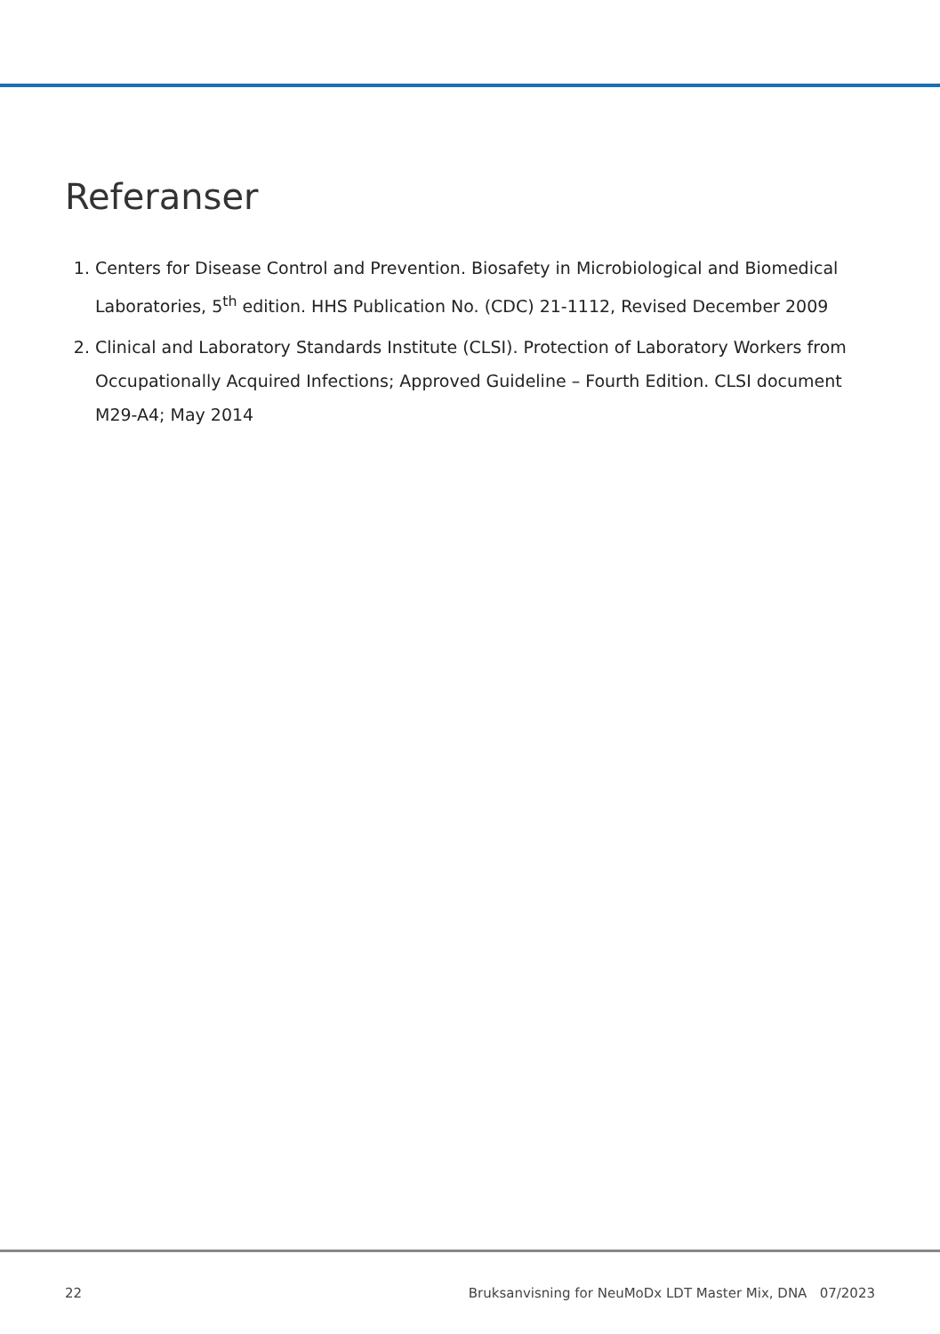Referanser
1. Centers for Disease Control and Prevention. Biosafety in Microbiological and Biomedical Laboratories, 5<sup>th</sup> edition. HHS Publication No. (CDC) 21-1112, Revised December 2009
2. Clinical and Laboratory Standards Institute (CLSI). Protection of Laboratory Workers from Occupationally Acquired Infections; Approved Guideline – Fourth Edition. CLSI document M29-A4; May 2014
22 Bruksanvisning for NeuMoDx LDT Master Mix, DNA 07/2023